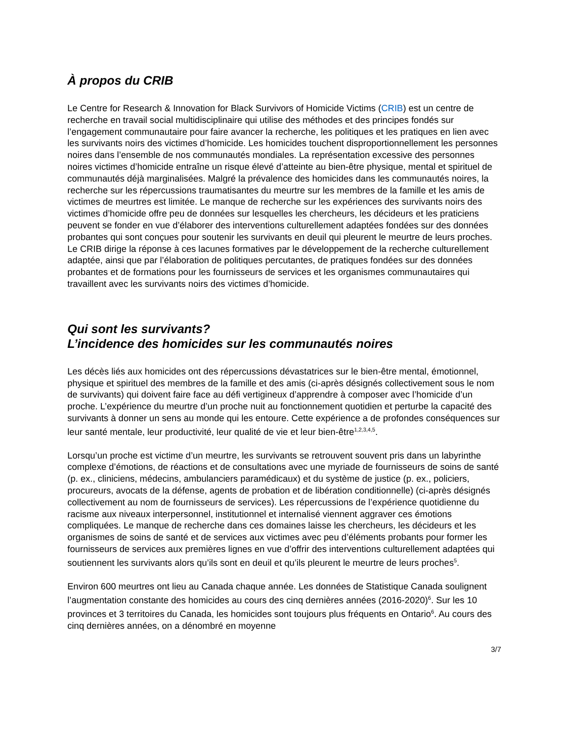À propos du CRIB
Le Centre for Research & Innovation for Black Survivors of Homicide Victims (CRIB) est un centre de recherche en travail social multidisciplinaire qui utilise des méthodes et des principes fondés sur l’engagement communautaire pour faire avancer la recherche, les politiques et les pratiques en lien avec les survivants noirs des victimes d’homicide. Les homicides touchent disproportionnellement les personnes noires dans l’ensemble de nos communautés mondiales. La représentation excessive des personnes noires victimes d’homicide entraîne un risque élevé d’atteinte au bien-être physique, mental et spirituel de communautés déjà marginalisées. Malgré la prévalence des homicides dans les communautés noires, la recherche sur les répercussions traumatisantes du meurtre sur les membres de la famille et les amis de victimes de meurtres est limitée. Le manque de recherche sur les expériences des survivants noirs des victimes d’homicide offre peu de données sur lesquelles les chercheurs, les décideurs et les praticiens peuvent se fonder en vue d’élaborer des interventions culturellement adaptées fondées sur des données probantes qui sont conçues pour soutenir les survivants en deuil qui pleurent le meurtre de leurs proches. Le CRIB dirige la réponse à ces lacunes formatives par le développement de la recherche culturellement adaptée, ainsi que par l’élaboration de politiques percutantes, de pratiques fondées sur des données probantes et de formations pour les fournisseurs de services et les organismes communautaires qui travaillent avec les survivants noirs des victimes d’homicide.
Qui sont les survivants?
L’incidence des homicides sur les communautés noires
Les décès liés aux homicides ont des répercussions dévastatrices sur le bien-être mental, émotionnel, physique et spirituel des membres de la famille et des amis (ci-après désignés collectivement sous le nom de survivants) qui doivent faire face au défi vertigineux d’apprendre à composer avec l’homicide d’un proche. L’expérience du meurtre d’un proche nuit au fonctionnement quotidien et perturbe la capacité des survivants à donner un sens au monde qui les entoure. Cette expérience a de profondes conséquences sur leur santé mentale, leur productivité, leur qualité de vie et leur bien-être<sup>1,2,3,4,5</sup>.
Lorsqu’un proche est victime d’un meurtre, les survivants se retrouvent souvent pris dans un labyrinthe complexe d’émotions, de réactions et de consultations avec une myriade de fournisseurs de soins de santé (p. ex., cliniciens, médecins, ambulanciers paramédicaux) et du système de justice (p. ex., policiers, procureurs, avocats de la défense, agents de probation et de libération conditionnelle) (ci-après désignés collectivement au nom de fournisseurs de services). Les répercussions de l’expérience quotidienne du racisme aux niveaux interpersonnel, institutionnel et internalisé viennent aggraver ces émotions compliquées. Le manque de recherche dans ces domaines laisse les chercheurs, les décideurs et les organismes de soins de santé et de services aux victimes avec peu d’éléments probants pour former les fournisseurs de services aux premières lignes en vue d’offrir des interventions culturellement adaptées qui soutiennent les survivants alors qu’ils sont en deuil et qu’ils pleurent le meurtre de leurs proches<sup>5</sup>.
Environ 600 meurtres ont lieu au Canada chaque année. Les données de Statistique Canada soulignent l’augmentation constante des homicides au cours des cinq dernières années (2016-2020)<sup>6</sup>. Sur les 10 provinces et 3 territoires du Canada, les homicides sont toujours plus fréquents en Ontario<sup>6</sup>. Au cours des cinq dernières années, on a dénombré en moyenne
3/7